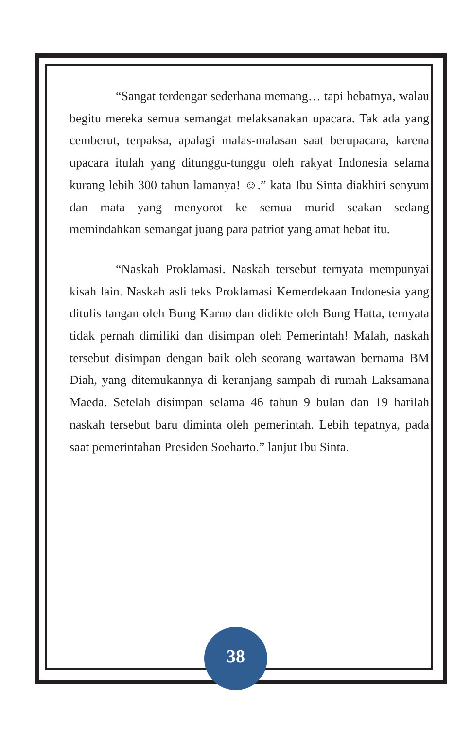“Sangat terdengar sederhana memang… tapi hebatnya, walau begitu mereka semua semangat melaksanakan upacara. Tak ada yang cemberut, terpaksa, apalagi malas-malasan saat berupacara, karena upacara itulah yang ditunggu-tunggu oleh rakyat Indonesia selama kurang lebih 300 tahun lamanya! ☺.” kata Ibu Sinta diakhiri senyum dan mata yang menyorot ke semua murid seakan sedang memindahkan semangat juang para patriot yang amat hebat itu.
“Naskah Proklamasi. Naskah tersebut ternyata mempunyai kisah lain. Naskah asli teks Proklamasi Kemerdekaan Indonesia yang ditulis tangan oleh Bung Karno dan didikte oleh Bung Hatta, ternyata tidak pernah dimiliki dan disimpan oleh Pemerintah! Malah, naskah tersebut disimpan dengan baik oleh seorang wartawan bernama BM Diah, yang ditemukannya di keranjang sampah di rumah Laksamana Maeda. Setelah disimpan selama 46 tahun 9 bulan dan 19 harilah naskah tersebut baru diminta oleh pemerintah. Lebih tepatnya, pada saat pemerintahan Presiden Soeharto.” lanjut Ibu Sinta.
38